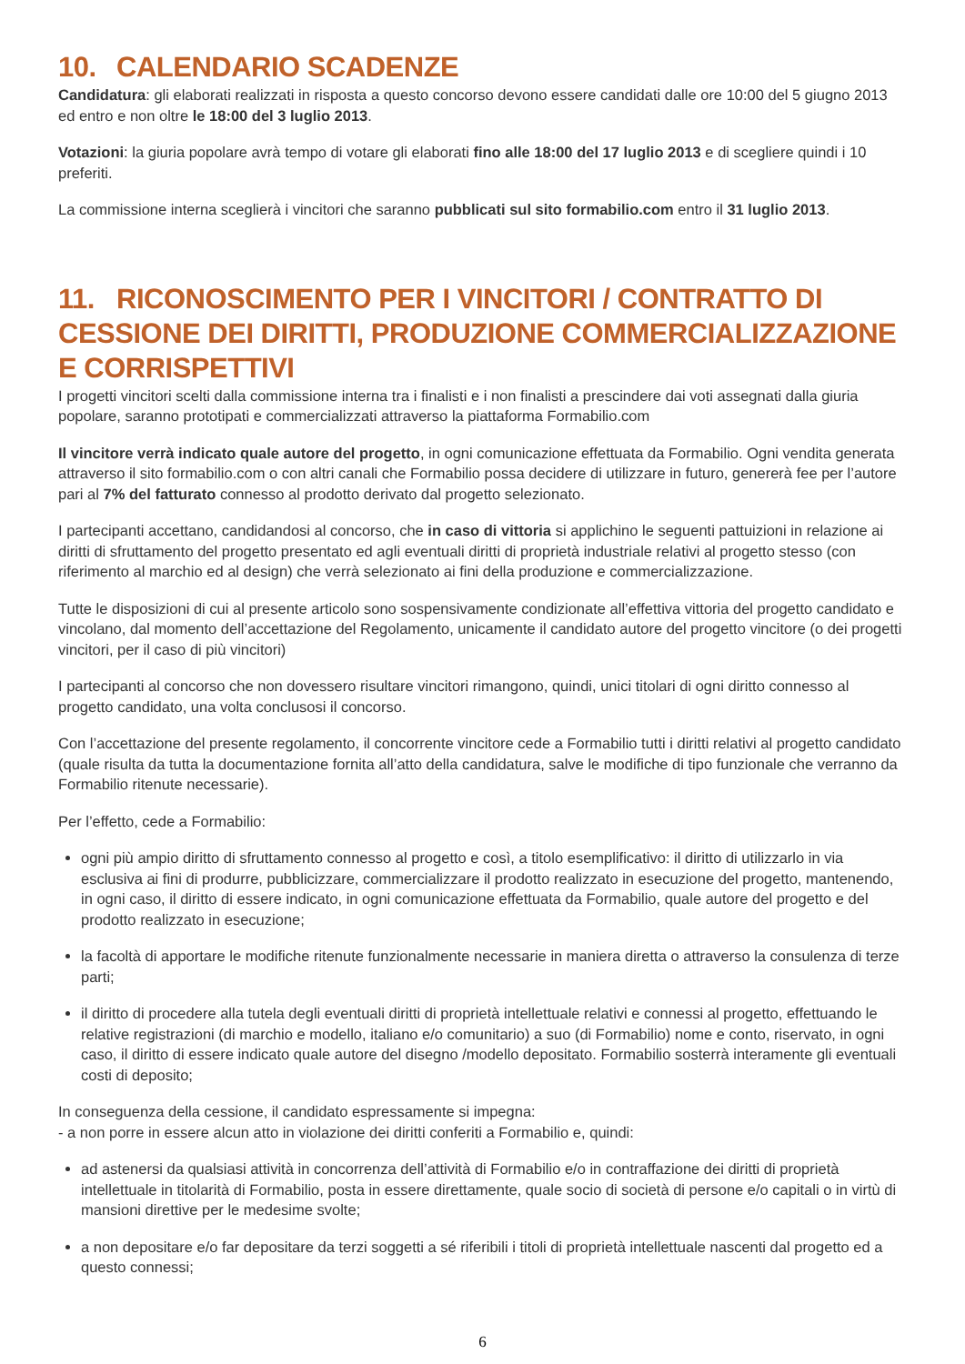10. CALENDARIO SCADENZE
Candidatura: gli elaborati realizzati in risposta a questo concorso devono essere candidati dalle ore 10:00 del 5 giugno 2013 ed entro e non oltre le 18:00 del 3 luglio 2013.
Votazioni: la giuria popolare avrà tempo di votare gli elaborati fino alle 18:00 del 17 luglio 2013 e di scegliere quindi i 10 preferiti.
La commissione interna sceglierà i vincitori che saranno pubblicati sul sito formabilio.com entro il 31 luglio 2013.
11. RICONOSCIMENTO PER I VINCITORI / CONTRATTO DI CESSIONE DEI DIRITTI, PRODUZIONE COMMERCIALIZZAZIONE E CORRISPETTIVI
I progetti vincitori scelti dalla commissione interna tra i finalisti e i non finalisti a prescindere dai voti assegnati dalla giuria popolare, saranno prototipati e commercializzati attraverso la piattaforma Formabilio.com
Il vincitore verrà indicato quale autore del progetto, in ogni comunicazione effettuata da Formabilio. Ogni vendita generata attraverso il sito formabilio.com o con altri canali che Formabilio possa decidere di utilizzare in futuro, genererà fee per l’autore pari al 7% del fatturato connesso al prodotto derivato dal progetto selezionato.
I partecipanti accettano, candidandosi al concorso, che in caso di vittoria si applichino le seguenti pattuizioni in relazione ai diritti di sfruttamento del progetto presentato ed agli eventuali diritti di proprietà industriale relativi al progetto stesso (con riferimento al marchio ed al design) che verrà selezionato ai fini della produzione e commercializzazione.
Tutte le disposizioni di cui al presente articolo sono sospensivamente condizionate all’effettiva vittoria del progetto candidato e vincolano, dal momento dell’accettazione del Regolamento, unicamente il candidato autore del progetto vincitore (o dei progetti vincitori, per il caso di più vincitori)
I partecipanti al concorso che non dovessero risultare vincitori rimangono, quindi, unici titolari di ogni diritto connesso al progetto candidato, una volta conclusosi il concorso.
Con l’accettazione del presente regolamento, il concorrente vincitore cede a Formabilio tutti i diritti relativi al progetto candidato (quale risulta da tutta la documentazione fornita all’atto della candidatura, salve le modifiche di tipo funzionale che verranno da Formabilio ritenute necessarie).
Per l’effetto, cede a Formabilio:
ogni più ampio diritto di sfruttamento connesso al progetto e così, a titolo esemplificativo: il diritto di utilizzarlo in via esclusiva ai fini di produrre, pubblicizzare, commercializzare il prodotto realizzato in esecuzione del progetto, mantenendo, in ogni caso, il diritto di essere indicato, in ogni comunicazione effettuata da Formabilio, quale autore del progetto e del prodotto realizzato in esecuzione;
la facoltà di apportare le modifiche ritenute funzionalmente necessarie in maniera diretta o attraverso la consulenza di terze parti;
il diritto di procedere alla tutela degli eventuali diritti di proprietà intellettuale relativi e connessi al progetto, effettuando le relative registrazioni (di marchio e modello, italiano e/o comunitario) a suo (di Formabilio) nome e conto, riservato, in ogni caso, il diritto di essere indicato quale autore del disegno /modello depositato. Formabilio sosterrà interamente gli eventuali costi di deposito;
In conseguenza della cessione, il candidato espressamente si impegna:
- a non porre in essere alcun atto in violazione dei diritti conferiti a Formabilio e, quindi:
ad astenersi da qualsiasi attività in concorrenza dell’attività di Formabilio e/o in contraffazione dei diritti di proprietà intellettuale in titolarità di Formabilio, posta in essere direttamente, quale socio di società di persone e/o capitali o in virtù di mansioni direttive per le medesime svolte;
a non depositare e/o far depositare da terzi soggetti a sé riferibili i titoli di proprietà intellettuale nascenti dal progetto ed a questo connessi;
6